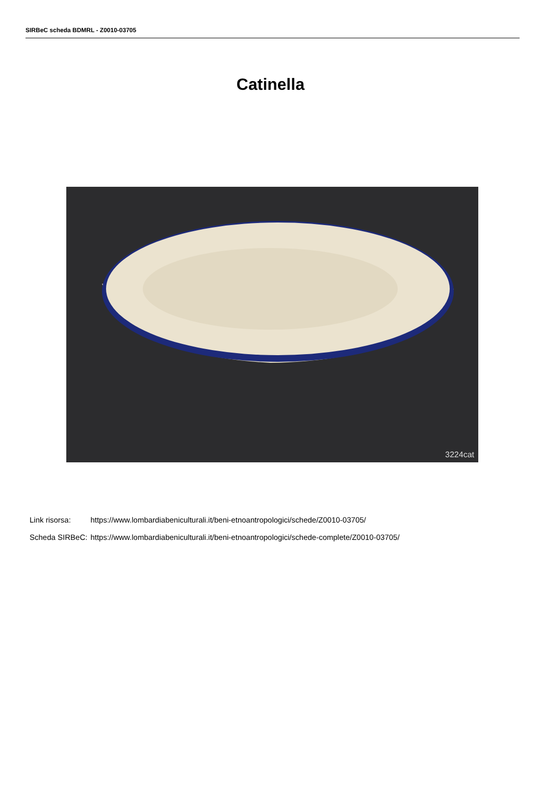SIRBeC scheda BDMRL - Z0010-03705
Catinella
3224cat
| Link risorsa: | https://www.lombardiabeniculturali.it/beni-etnoantropologici/schede/Z0010-03705/ |
| Scheda SIRBeC: | https://www.lombardiabeniculturali.it/beni-etnoantropologici/schede-complete/Z0010-03705/ |